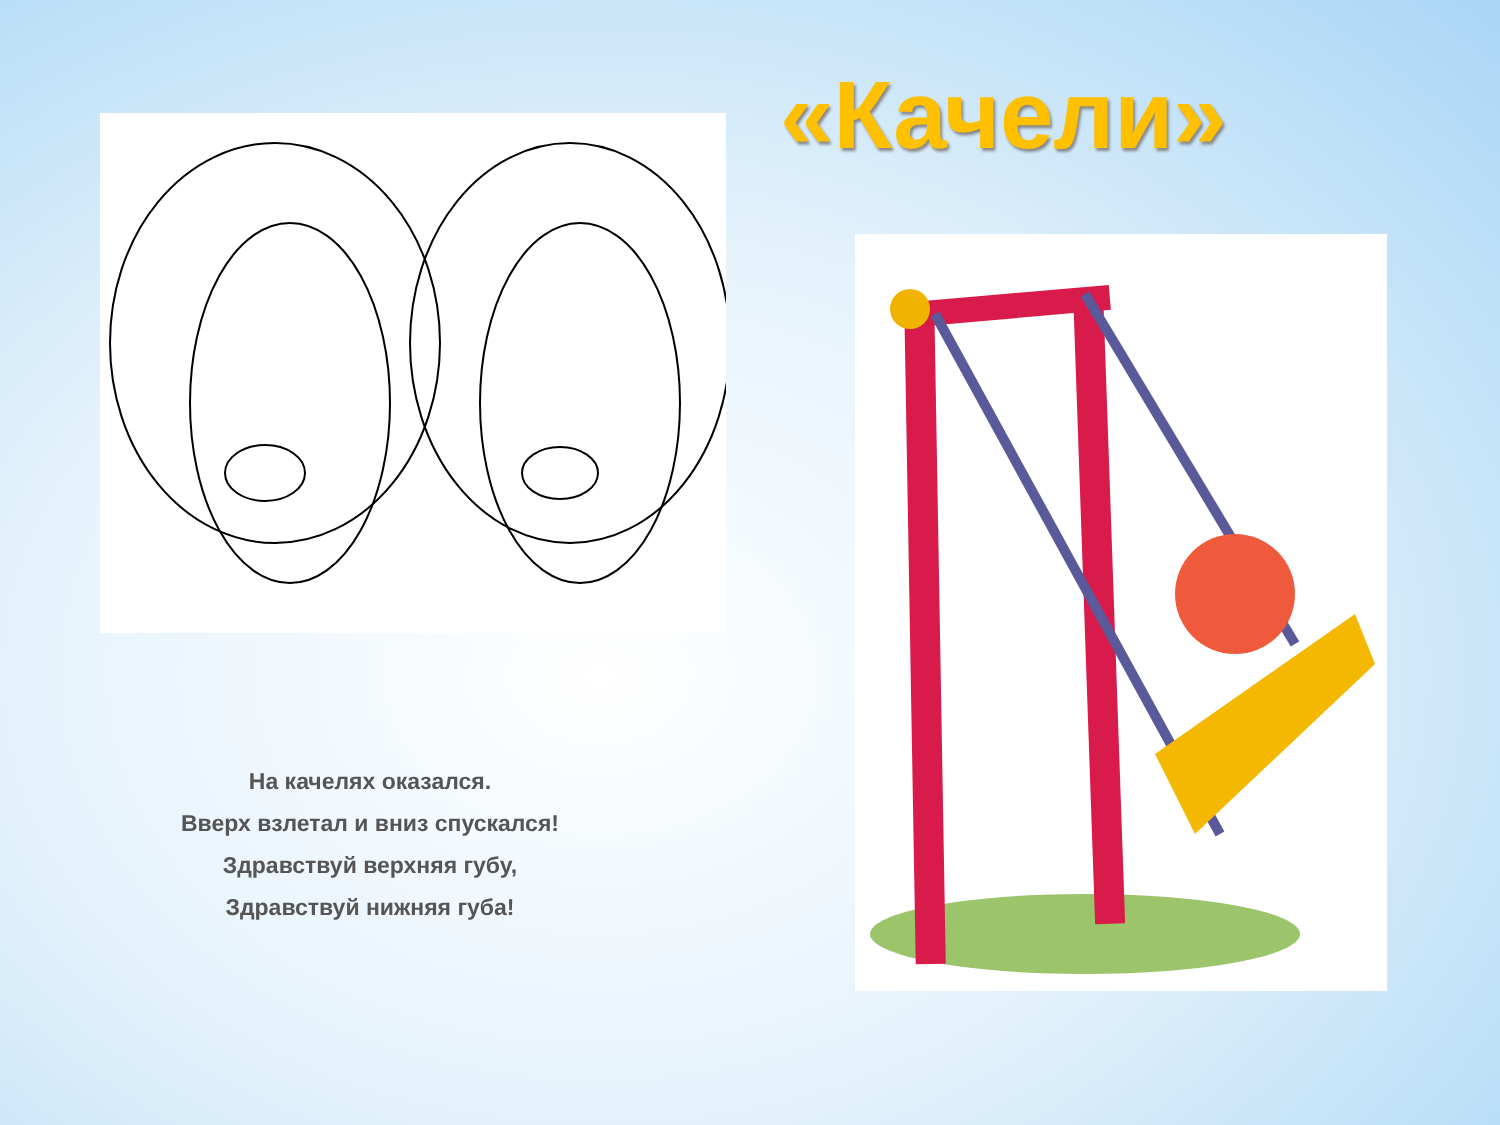«Качели»
На качелях оказался.
Вверх взлетал и вниз спускался!
Здравствуй верхняя губу,
Здравствуй нижняя губа!